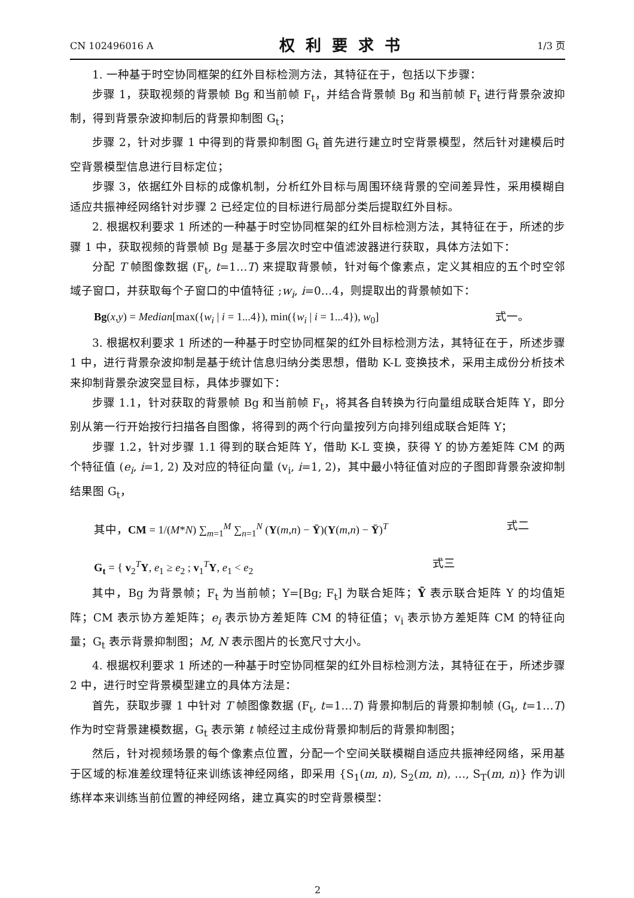CN 102496016 A 权利要求书 1/3 页
1. 一种基于时空协同框架的红外目标检测方法，其特征在于，包括以下步骤：
步骤 1，获取视频的背景帧 Bg 和当前帧 F<sub>t</sub>，并结合背景帧 Bg 和当前帧 F<sub>t</sub> 进行背景杂波抑制，得到背景杂波抑制后的背景抑制图 G<sub>t</sub>；
步骤 2，针对步骤 1 中得到的背景抑制图 G<sub>t</sub> 首先进行建立时空背景模型，然后针对建模后时空背景模型信息进行目标定位；
步骤 3，依据红外目标的成像机制，分析红外目标与周围环绕背景的空间差异性，采用模糊自适应共振神经网络针对步骤 2 已经定位的目标进行局部分类后提取红外目标。
2. 根据权利要求 1 所述的一种基于时空协同框架的红外目标检测方法，其特征在于，所述的步骤 1 中，获取视频的背景帧 Bg 是基于多层次时空中值滤波器进行获取，具体方法如下：
分配 T 帧图像数据 (F<sub>t</sub>, t=1…T) 来提取背景帧，针对每个像素点，定义其相应的五个时空邻域子窗口，并获取每个子窗口的中值特征 ;w<sub>i</sub>, i=0…4，则提取出的背景帧如下：
Bg(x,y) = Median[max({w<sub>i</sub> | i = 1...4}), min({w<sub>i</sub> | i = 1...4}), w<sub>0</sub>] 式一。
3. 根据权利要求 1 所述的一种基于时空协同框架的红外目标检测方法，其特征在于，所述步骤 1 中，进行背景杂波抑制是基于统计信息归纳分类思想，借助 K-L 变换技术，采用主成份分析技术来抑制背景杂波突显目标，具体步骤如下：
步骤 1.1，针对获取的背景帧 Bg 和当前帧 F<sub>t</sub>，将其各自转换为行向量组成联合矩阵 Y，即分别从第一行开始按行扫描各自图像，将得到的两个行向量按列方向排列组成联合矩阵 Y；
步骤 1.2，针对步骤 1.1 得到的联合矩阵 Y，借助 K-L 变换，获得 Y 的协方差矩阵 CM 的两个特征值 (e<sub>i</sub>, i=1, 2) 及对应的特征向量 (v<sub>i</sub>, i=1, 2)，其中最小特征值对应的子图即背景杂波抑制结果图 G<sub>t</sub>，
其中，CM = 1/(M*N) ∑<sub>m=1</sub><sup>M</sup> ∑<sub>n=1</sub><sup>N</sup> (Y(m,n) − Ȳ)(Y(m,n) − Ȳ)<sup>T</sup> 式二
G<sub>t</sub> = { v<sub>2</sub><sup>T</sup>Y, e<sub>1</sub> ≥ e<sub>2</sub> ; v<sub>1</sub><sup>T</sup>Y, e<sub>1</sub> < e<sub>2</sub> 式三
其中，Bg 为背景帧；F<sub>t</sub> 为当前帧；Y=[Bg; F<sub>t</sub>] 为联合矩阵；Ȳ 表示联合矩阵 Y 的均值矩阵；CM 表示协方差矩阵；e<sub>i</sub> 表示协方差矩阵 CM 的特征值；v<sub>i</sub> 表示协方差矩阵 CM 的特征向量；G<sub>t</sub> 表示背景抑制图；M, N 表示图片的长宽尺寸大小。
4. 根据权利要求 1 所述的一种基于时空协同框架的红外目标检测方法，其特征在于，所述步骤 2 中，进行时空背景模型建立的具体方法是：
首先，获取步骤 1 中针对 T 帧图像数据 (F<sub>t</sub>, t=1…T) 背景抑制后的背景抑制帧 (G<sub>t</sub>, t=1…T) 作为时空背景建模数据，G<sub>t</sub> 表示第 t 帧经过主成份背景抑制后的背景抑制图；
然后，针对视频场景的每个像素点位置，分配一个空间关联模糊自适应共振神经网络，采用基于区域的标准差纹理特征来训练该神经网络，即采用 {S<sub>1</sub>(m, n), S<sub>2</sub>(m, n), …, S<sub>T</sub>(m, n)} 作为训练样本来训练当前位置的神经网络，建立真实的时空背景模型：
2